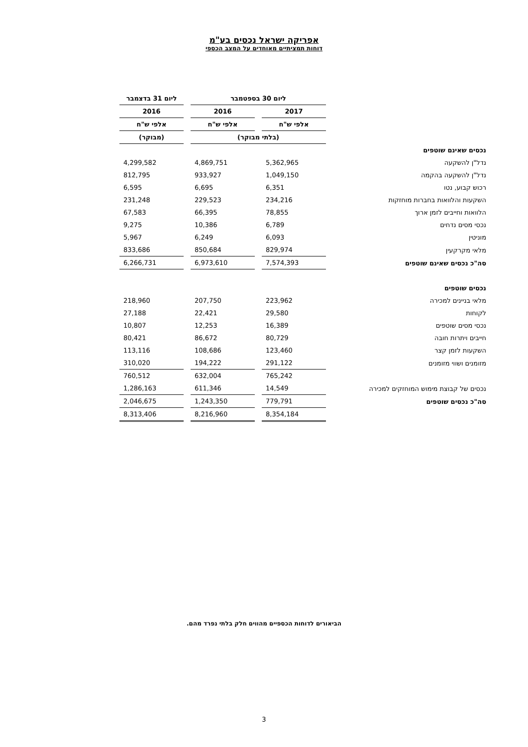אפריקה ישראל נכסים בע"מ
דוחות תמציתיים מאוחדים על המצב הכספי
| | ליום 30 בספטמבר | | ליום 31 בדצמבר |
| | 2017 | 2016 | 2016 |
| | אלפי ש"ח | אלפי ש"ח | אלפי ש"ח |
| | (בלתי מבוקר) | | (מבוקר) |
| נכסים שאינם שוטפים | | | |
| נדל"ן להשקעה | 5,362,965 | 4,869,751 | 4,299,582 |
| נדל"ן להשקעה בהקמה | 1,049,150 | 933,927 | 812,795 |
| רכוש קבוע, נטו | 6,351 | 6,695 | 6,595 |
| השקעות והלוואות בחברות מוחזקות | 234,216 | 229,523 | 231,248 |
| הלוואות וחייבים לזמן ארוך | 78,855 | 66,395 | 67,583 |
| נכסי מסים נדחים | 6,789 | 10,386 | 9,275 |
| מוניטין | 6,093 | 6,249 | 5,967 |
| מלאי מקרקעין | 829,974 | 850,684 | 833,686 |
| סה"כ נכסים שאינם שוטפים | 7,574,393 | 6,973,610 | 6,266,731 |
| נכסים שוטפים | | | |
| מלאי בניינים למכירה | 223,962 | 207,750 | 218,960 |
| לקוחות | 29,580 | 22,421 | 27,188 |
| נכסי מסים שוטפים | 16,389 | 12,253 | 10,807 |
| חייבים ויתרות חובה | 80,729 | 86,672 | 80,421 |
| השקעות לזמן קצר | 123,460 | 108,686 | 113,116 |
| מזומנים ושווי מזומנים | 291,122 | 194,222 | 310,020 |
| | 765,242 | 632,004 | 760,512 |
| נכסים של קבוצת מימוש המוחזקים למכירה | 14,549 | 611,346 | 1,286,163 |
| סה"כ נכסים שוטפים | 779,791 | 1,243,350 | 2,046,675 |
| | 8,354,184 | 8,216,960 | 8,313,406 |
הביאורים לדוחות הכספיים מהווים חלק בלתי נפרד מהם.
3